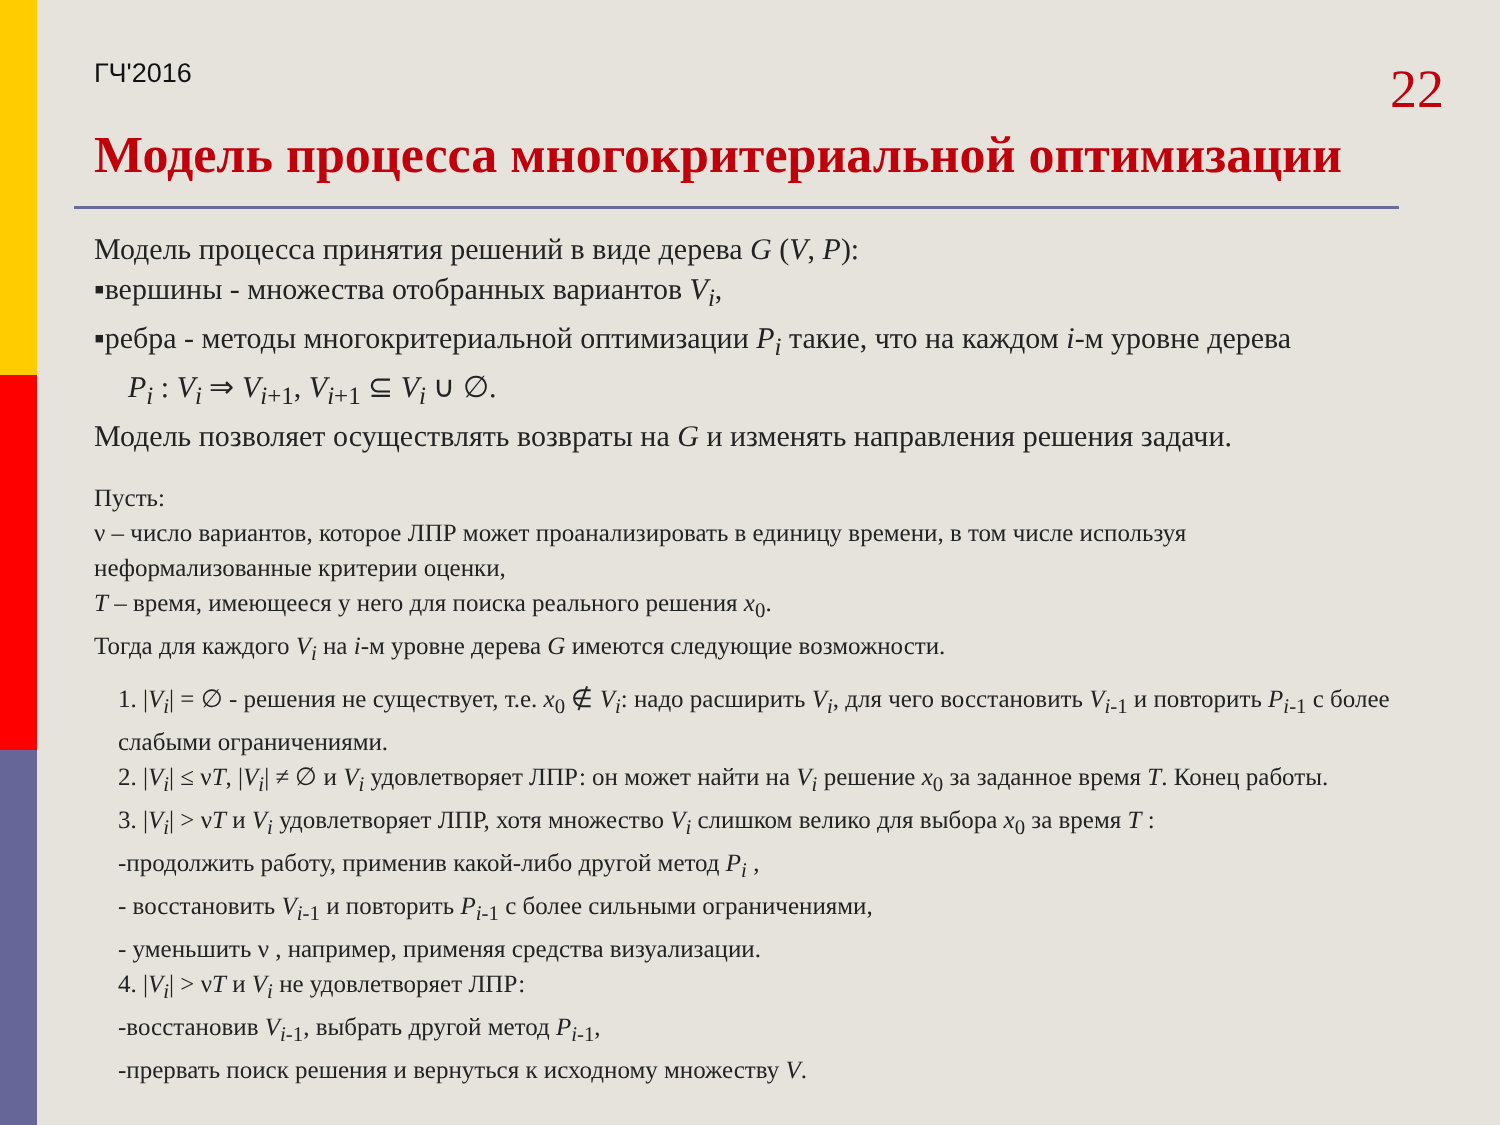ГЧ'2016 22
Модель процесса многокритериальной оптимизации
Модель процесса принятия решений в виде дерева G (V, P):
▪вершины - множества отобранных вариантов V<sub>i</sub>,
▪ребра - методы многокритериальной оптимизации P<sub>i</sub> такие, что на каждом i-м уровне дерева
P<sub>i</sub> : V<sub>i</sub> ⇒ V<sub>i+1</sub>, V<sub>i+1</sub> ⊆ V<sub>i</sub> ∪ ∅.
Модель позволяет осуществлять возвраты на G и изменять направления решения задачи.
Пусть:
ν – число вариантов, которое ЛПР может проанализировать в единицу времени, в том числе используя неформализованные критерии оценки,
T – время, имеющееся у него для поиска реального решения x<sub>0</sub>.
Тогда для каждого V<sub>i</sub> на i-м уровне дерева G имеются следующие возможности.
1. |V<sub>i</sub>| = ∅ - решения не существует, т.е. x<sub>0</sub> ∉ V<sub>i</sub>: надо расширить V<sub>i</sub>, для чего восстановить V<sub>i-1</sub> и повторить P<sub>i-1</sub> с более слабыми ограничениями.
2. |V<sub>i</sub>| ≤ νT, |V<sub>i</sub>| ≠ ∅ и V<sub>i</sub> удовлетворяет ЛПР: он может найти на V<sub>i</sub> решение x<sub>0</sub> за заданное время T. Конец работы.
3. |V<sub>i</sub>| > νT и V<sub>i</sub> удовлетворяет ЛПР, хотя множество V<sub>i</sub> слишком велико для выбора x<sub>0</sub> за время T :
-продолжить работу, применив какой-либо другой метод P<sub>i</sub> ,
- восстановить V<sub>i-1</sub> и повторить P<sub>i-1</sub> с более сильными ограничениями,
- уменьшить ν , например, применяя средства визуализации.
4. |V<sub>i</sub>| > νT и V<sub>i</sub> не удовлетворяет ЛПР:
-восстановив V<sub>i-1</sub>, выбрать другой метод P<sub>i-1</sub>,
-прервать поиск решения и вернуться к исходному множеству V.